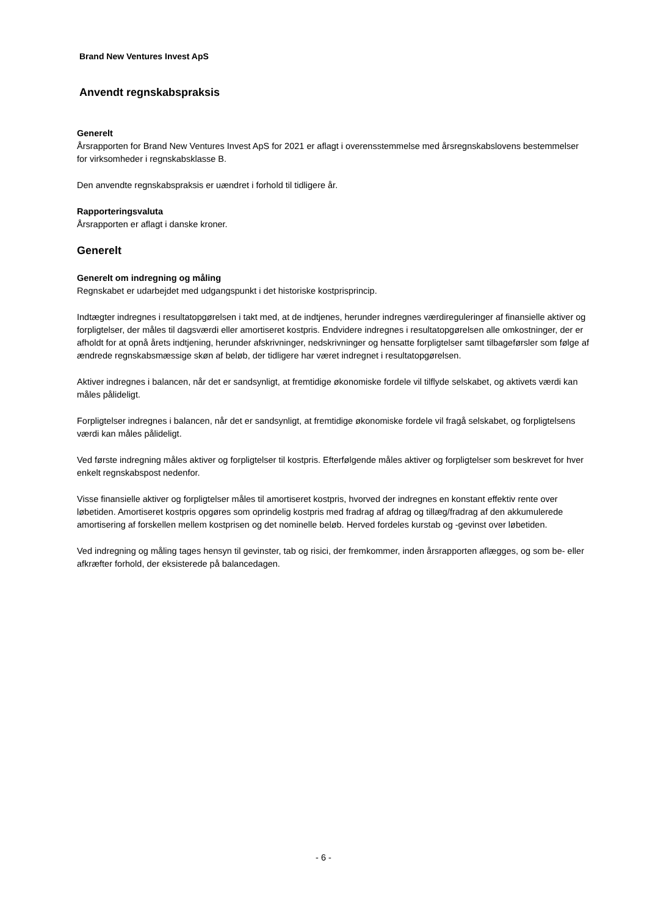Brand New Ventures Invest ApS
Anvendt regnskabspraksis
Generelt
Årsrapporten for Brand New Ventures Invest ApS for 2021 er aflagt i overensstemmelse med årsregnskabslovens bestemmelser for virksomheder i regnskabsklasse B.
Den anvendte regnskabspraksis er uændret i forhold til tidligere år.
Rapporteringsvaluta
Årsrapporten er aflagt i danske kroner.
Generelt
Generelt om indregning og måling
Regnskabet er udarbejdet med udgangspunkt i det historiske kostprisprincip.
Indtægter indregnes i resultatopgørelsen i takt med, at de indtjenes, herunder indregnes værdireguleringer af finansielle aktiver og forpligtelser, der måles til dagsværdi eller amortiseret kostpris. Endvidere indregnes i resultatopgørelsen alle omkostninger, der er afholdt for at opnå årets indtjening, herunder afskrivninger, nedskrivninger og hensatte forpligtelser samt tilbageførsler som følge af ændrede regnskabsmæssige skøn af beløb, der tidligere har været indregnet i resultatopgørelsen.
Aktiver indregnes i balancen, når det er sandsynligt, at fremtidige økonomiske fordele vil tilflyde selskabet, og aktivets værdi kan måles pålideligt.
Forpligtelser indregnes i balancen, når det er sandsynligt, at fremtidige økonomiske fordele vil fragå selskabet, og forpligtelsens værdi kan måles pålideligt.
Ved første indregning måles aktiver og forpligtelser til kostpris. Efterfølgende måles aktiver og forpligtelser som beskrevet for hver enkelt regnskabspost nedenfor.
Visse finansielle aktiver og forpligtelser måles til amortiseret kostpris, hvorved der indregnes en konstant effektiv rente over løbetiden. Amortiseret kostpris opgøres som oprindelig kostpris med fradrag af afdrag og tillæg/fradrag af den akkumulerede amortisering af forskellen mellem kostprisen og det nominelle beløb. Herved fordeles kurstab og -gevinst over løbetiden.
Ved indregning og måling tages hensyn til gevinster, tab og risici, der fremkommer, inden årsrapporten aflægges, og som be- eller afkræfter forhold, der eksisterede på balancedagen.
- 6 -